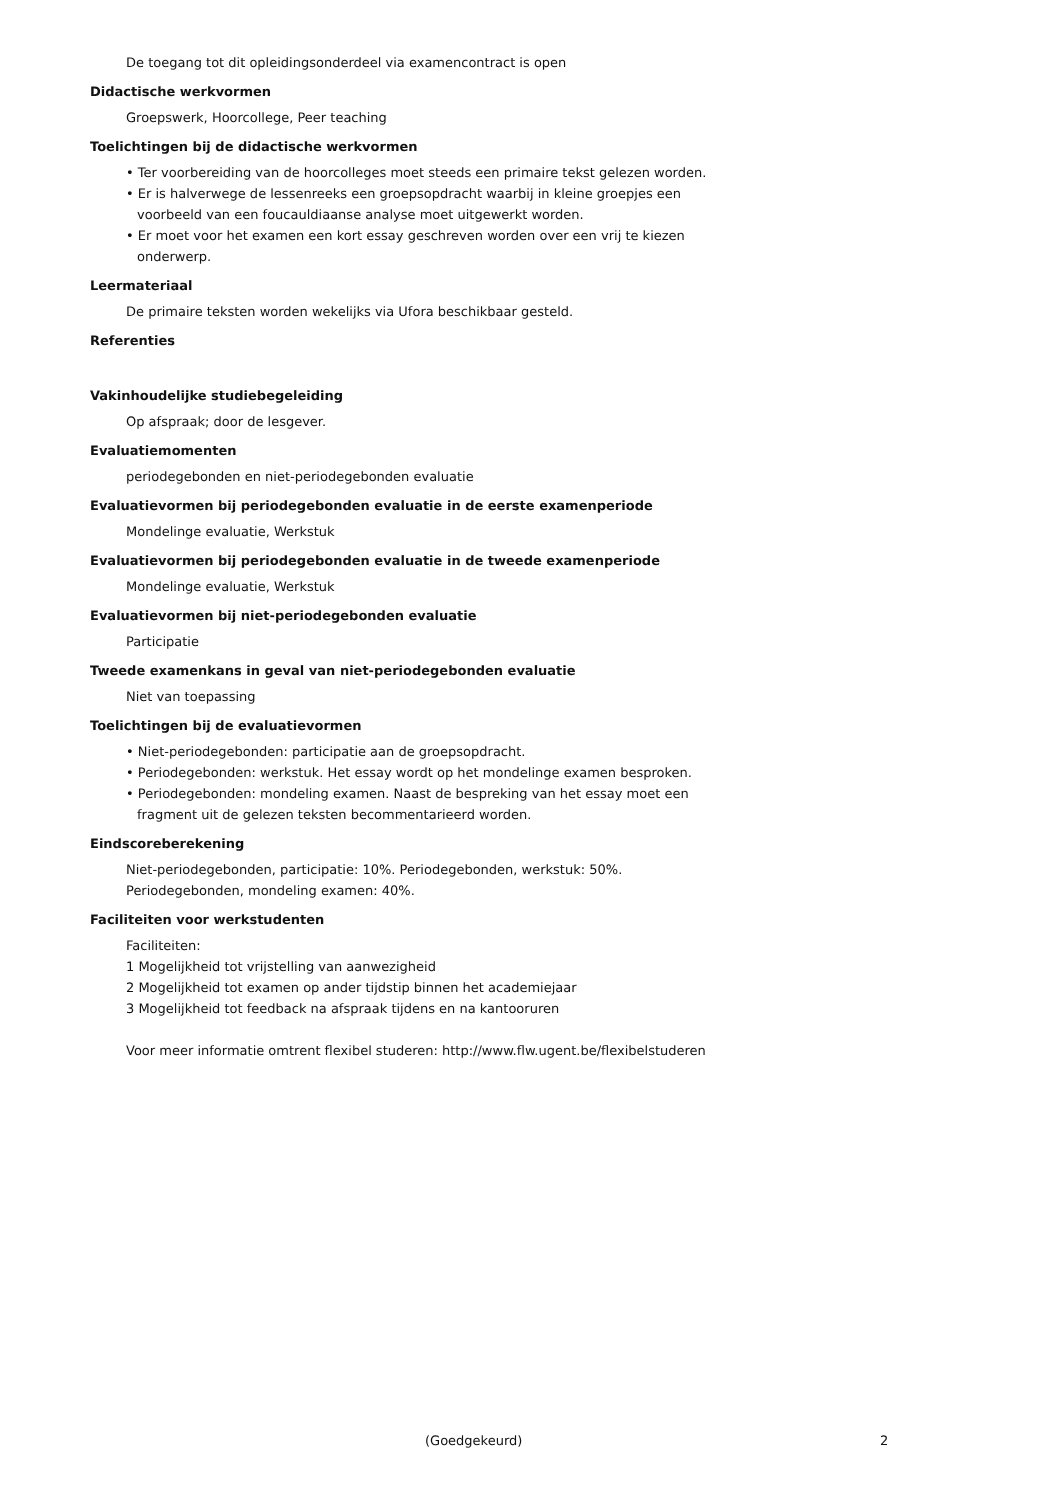De toegang tot dit opleidingsonderdeel via examencontract is open
Didactische werkvormen
Groepswerk, Hoorcollege, Peer teaching
Toelichtingen bij de didactische werkvormen
• Ter voorbereiding van de hoorcolleges moet steeds een primaire tekst gelezen worden.
• Er is halverwege de lessenreeks een groepsopdracht waarbij in kleine groepjes een voorbeeld van een foucauldiaanse analyse moet uitgewerkt worden.
• Er moet voor het examen een kort essay geschreven worden over een vrij te kiezen onderwerp.
Leermateriaal
De primaire teksten worden wekelijks via Ufora beschikbaar gesteld.
Referenties
Vakinhoudelijke studiebegeleiding
Op afspraak; door de lesgever.
Evaluatiemomenten
periodegebonden en niet-periodegebonden evaluatie
Evaluatievormen bij periodegebonden evaluatie in de eerste examenperiode
Mondelinge evaluatie, Werkstuk
Evaluatievormen bij periodegebonden evaluatie in de tweede examenperiode
Mondelinge evaluatie, Werkstuk
Evaluatievormen bij niet-periodegebonden evaluatie
Participatie
Tweede examenkans in geval van niet-periodegebonden evaluatie
Niet van toepassing
Toelichtingen bij de evaluatievormen
• Niet-periodegebonden: participatie aan de groepsopdracht.
• Periodegebonden: werkstuk. Het essay wordt op het mondelinge examen besproken.
• Periodegebonden: mondeling examen. Naast de bespreking van het essay moet een fragment uit de gelezen teksten becommentarieerd worden.
Eindscoreberekening
Niet-periodegebonden, participatie: 10%. Periodegebonden, werkstuk: 50%. Periodegebonden, mondeling examen: 40%.
Faciliteiten voor werkstudenten
Faciliteiten:
1 Mogelijkheid tot vrijstelling van aanwezigheid
2 Mogelijkheid tot examen op ander tijdstip binnen het academiejaar
3 Mogelijkheid tot feedback na afspraak tijdens en na kantooruren
Voor meer informatie omtrent flexibel studeren: http://www.flw.ugent.be/flexibelstuderen
(Goedgekeurd) 2